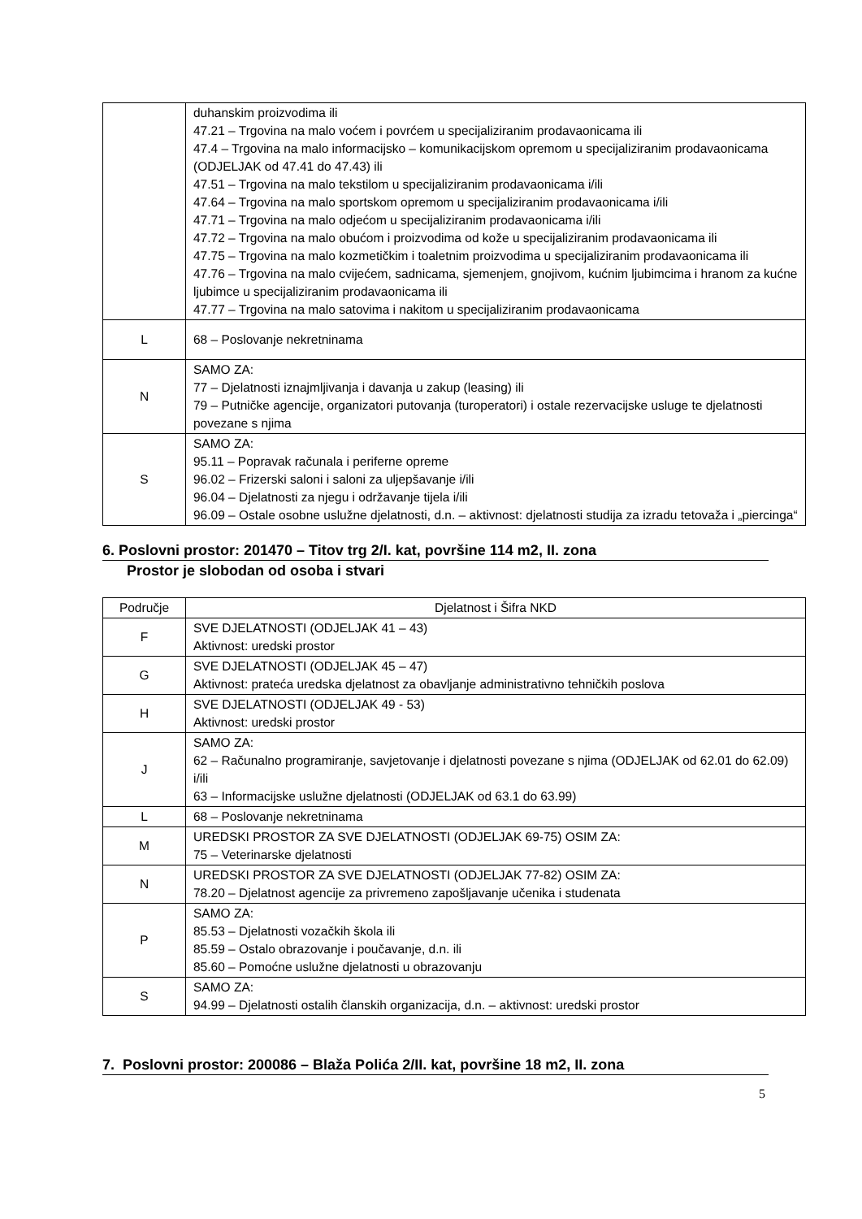| | duhanskim proizvodima ili 47.21 – Trgovina na malo voćem i povrćem u specijaliziranim prodavaonicama ili 47.4 – Trgovina na malo informacijsko – komunikacijskom opremom u specijaliziranim prodavaonicama (ODJELJAK od 47.41 do 47.43) ili 47.51 – Trgovina na malo tekstilom u specijaliziranim prodavaonicama i/ili 47.64 – Trgovina na malo sportskom opremom u specijaliziranim prodavaonicama i/ili 47.71 – Trgovina na malo odjećom u specijaliziranim prodavaonicama i/ili 47.72 – Trgovina na malo obućom i proizvodima od kože u specijaliziranim prodavaonicama ili 47.75 – Trgovina na malo kozmetičkim i toaletnim proizvodima u specijaliziranim prodavaonicama ili 47.76 – Trgovina na malo cvijećem, sadnicama, sjemenjem, gnojivom, kućnim ljubimcima i hranom za kućne ljubimce u specijaliziranim prodavaonicama ili 47.77 – Trgovina na malo satovima i nakitom u specijaliziranim prodavaonicama |
| L | 68 – Poslovanje nekretninama |
| N | SAMO ZA: 77 – Djelatnosti iznajmljivanja i davanja u zakup (leasing) ili 79 – Putničke agencije, organizatori putovanja (turoperatori) i ostale rezervacijske usluge te djelatnosti povezane s njima |
| S | SAMO ZA: 95.11 – Popravak računala i periferne opreme 96.02 – Frizerski saloni i saloni za uljepšavanje i/ili 96.04 – Djelatnosti za njegu i održavanje tijela i/ili 96.09 – Ostale osobne uslužne djelatnosti, d.n. – aktivnost: djelatnosti studija za izradu tetovaža i „piercinga“ |
6. Poslovni prostor: 201470 – Titov trg 2/I. kat, površine 114 m2, II. zona
Prostor je slobodan od osoba i stvari
| Područje | Djelatnost i Šifra NKD |
| --- | --- |
| F | SVE DJELATNOSTI (ODJELJAK 41 – 43) Aktivnost: uredski prostor |
| G | SVE DJELATNOSTI (ODJELJAK 45 – 47) Aktivnost: prateća uredska djelatnost za obavljanje administrativno tehničkih poslova |
| H | SVE DJELATNOSTI (ODJELJAK 49 - 53) Aktivnost: uredski prostor |
| J | SAMO ZA: 62 – Računalno programiranje, savjetovanje i djelatnosti povezane s njima (ODJELJAK od 62.01 do 62.09) i/ili 63 – Informacijske uslužne djelatnosti (ODJELJAK od 63.1 do 63.99) |
| L | 68 – Poslovanje nekretninama |
| M | UREDSKI PROSTOR ZA SVE DJELATNOSTI (ODJELJAK 69-75) OSIM ZA: 75 – Veterinarske djelatnosti |
| N | UREDSKI PROSTOR ZA SVE DJELATNOSTI (ODJELJAK 77-82) OSIM ZA: 78.20 – Djelatnost agencije za privremeno zapošljavanje učenika i studenata |
| P | SAMO ZA: 85.53 – Djelatnosti vozačkih škola ili 85.59 – Ostalo obrazovanje i poučavanje, d.n. ili 85.60 – Pomoćne uslužne djelatnosti u obrazovanju |
| S | SAMO ZA: 94.99 – Djelatnosti ostalih članskih organizacija, d.n. – aktivnost: uredski prostor |
7. Poslovni prostor: 200086 – Blaža Polića 2/II. kat, površine 18 m2, II. zona
5